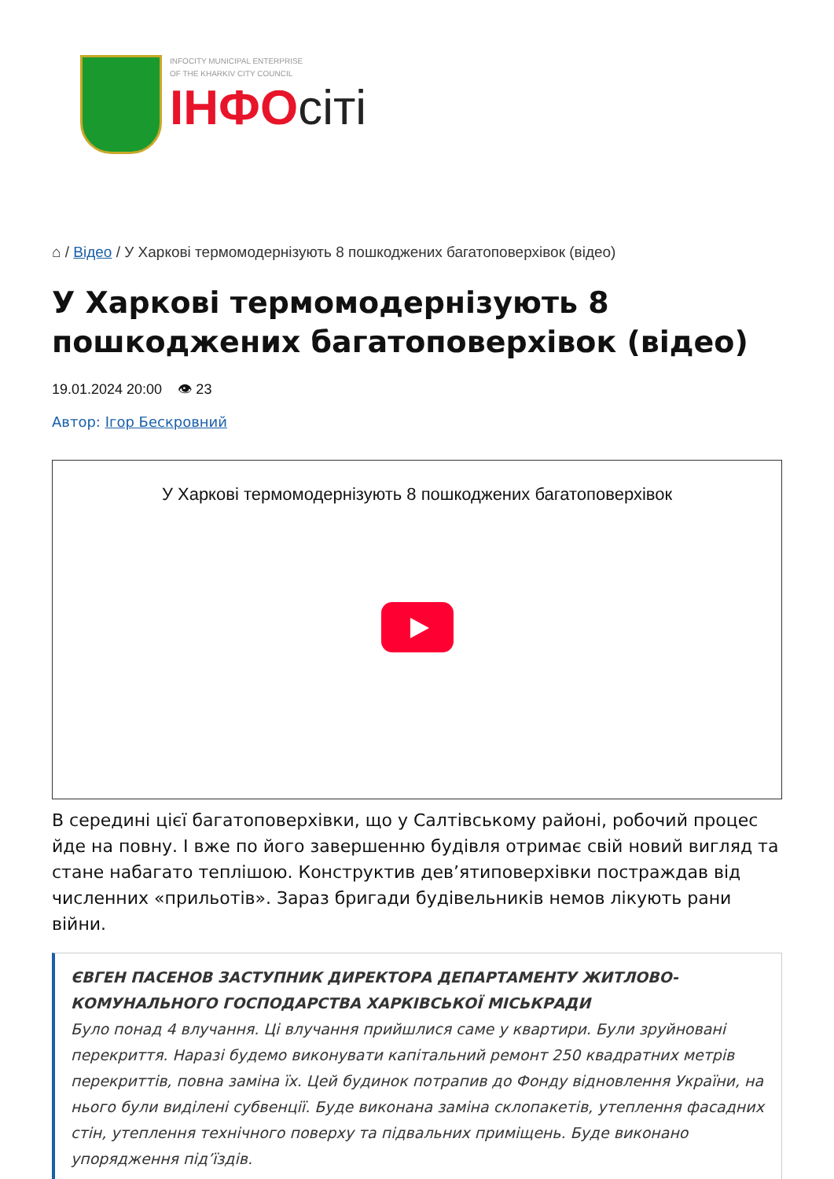INFOCITY MUNICIPAL ENTERPRISE
OF THE KHARKIV CITY COUNCIL
ІНФОсіті
⌂ / Відео / У Харкові термомодернізують 8 пошкоджених багатоповерхівок (відео)
У Харкові термомодернізують 8 пошкоджених багатоповерхівок (відео)
19.01.2024 20:00 👁 23
Автор: Ігор Бескровний
У Харкові термомодернізують 8 пошкоджених багатоповерхівок
В середині цієї багатоповерхівки, що у Салтівському районі, робочий процес йде на повну. І вже по його завершенню будівля отримає свій новий вигляд та стане набагато теплішою. Конструктив дев’ятиповерхівки постраждав від численних «прильотів». Зараз бригади будівельників немов лікують рани війни.
ЄВГЕН ПАСЕНОВ ЗАСТУПНИК ДИРЕКТОРА ДЕПАРТАМЕНТУ ЖИТЛОВО-КОМУНАЛЬНОГО ГОСПОДАРСТВА ХАРКІВСЬКОЇ МІСЬКРАДИ
Було понад 4 влучання. Ці влучання прийшлися саме у квартири. Були зруйновані перекриття. Наразі будемо виконувати капітальний ремонт 250 квадратних метрів перекриттів, повна заміна їх. Цей будинок потрапив до Фонду відновлення України, на нього були виділені субвенції. Буде виконана заміна склопакетів, утеплення фасадних стін, утеплення технічного поверху та підвальних приміщень. Буде виконано упорядження під’їздів.